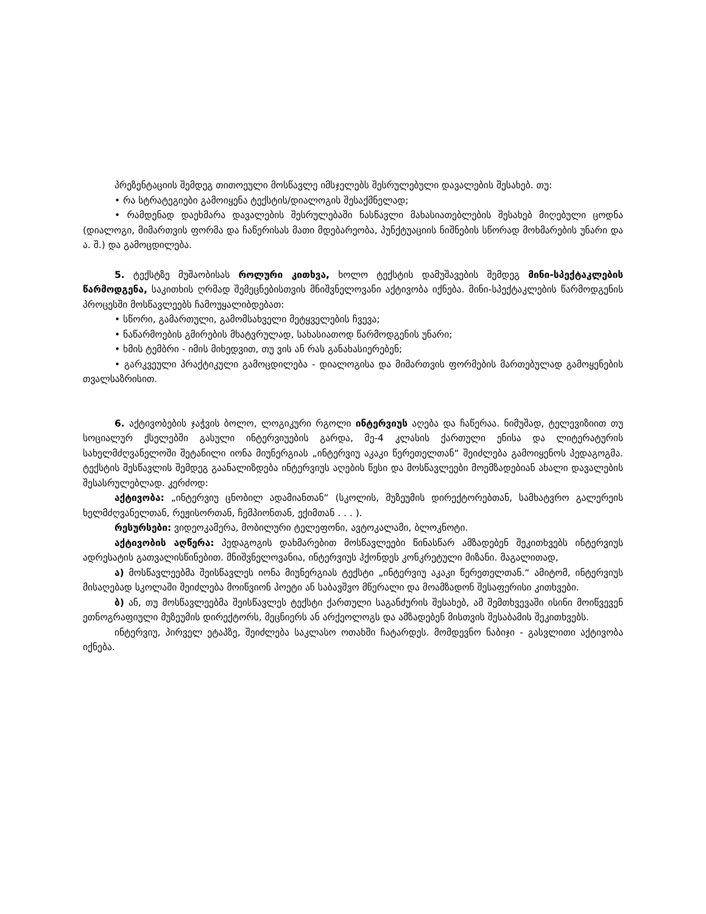პრეზენტაციის შემდეგ თითოეული მოსწავლე იმსჯელებს შესრულებული დავალების შესახებ. თუ:
• რა სტრატეგიები გამოიყენა ტექსტის/დიალოგის შესაქმნელად;
• რამდენად დაეხმარა დავალების შესრულებაში ნასწავლი მახასიათებლების შესახებ მიღებული ცოდნა (დიალოგი, მიმართვის ფორმა და ჩაწერისას მათი მდებარეობა, პუნქტუაციის ნიშნების სწორად მოხმარების უნარი და ა. შ.) და გამოცდილება.
5. ტექსტზე მუშაობისას როლური კითხვა, ხოლო ტექსტის დამუშავების შემდეგ მინი-სპექტაკლების წარმოდგენა, საკითხის ღრმად შემეცნებისთვის მნიშვნელოვანი აქტივობა იქნება. მინი-სპექტაკლების წარმოდგენის პროცესში მოსწავლეებს ჩამოუყალიბდებათ:
• სწორი, გამართული, გამომსახველი მეტყველების ჩვევა;
• ნაწარმოების გმირების მხატვრულად, სახასიათოდ წარმოდგენის უნარი;
• ხმის ტემბრი - იმის მიხედვით, თუ ვის ან რას განახასიერებენ;
• გარკვეული პრაქტიკული გამოცდილება - დიალოგისა და მიმართვის ფორმების მართებულად გამოყენების თვალსაზრისით.
6. აქტივობების ჯაჭვის ბოლო, ლოგიკური რგოლი ინტერვიუს აღება და ჩაწერაა. ნიმუშად, ტელევიზიით თუ სოციალურ ქსელებში გასული ინტერვიუების გარდა, მე-4 კლასის ქართული ენისა და ლიტერატურის სახელმძღვანელოში შეტანილი იონა მიუნერგიას „ინტერვიუ აკაკი წერეთელთან“ შეიძლება გამოიყენოს პედაგოგმა. ტექსტის შესწავლის შემდეგ გაანალიზდება ინტერვიუს აღების წესი და მოსწავლეები მოემზადებიან ახალი დავალების შესასრულებლად. კერძოდ:
აქტივობა: „ინტერვიუ ცნობილ ადამიანთან“ (სკოლის, მუზეუმის დირექტორებთან, სამხატვრო გალერეის ხელმძღვანელთან, რეჟისორთან, ჩემპიონთან, ექიმთან . . . ).
რესურსები: ვიდეოკამერა, მობილური ტელეფონი, ავტოკალამი, ბლოკნოტი.
აქტივობის აღწერა: პედაგოგის დახმარებით მოსწავლეები წინასწარ ამზადებენ შეკითხვებს ინტერვიუს ადრესატის გათვალისწინებით. მნიშვნელოვანია, ინტერვიუს ჰქონდეს კონკრეტული მიზანი. მაგალითად,
ა) მოსწავლეებმა შეისწავლეს იონა მიუნერგიას ტექსტი „ინტერვიუ აკაკი წერეთელთან.“ ამიტომ, ინტერვიუს მისაღებად სკოლაში შეიძლება მოიწვიონ პოეტი ან საბავშვო მწერალი და მოამზადონ შესაფერისი კითხვები.
ბ) ან, თუ მოსწავლეებმა შეისწავლეს ტექსტი ქართული საგანძურის შესახებ, ამ შემთხვევაში ისინი მოიწვევენ ეთნოგრაფიული მუზეუმის დირექტორს, მეცნიერს ან არქეოლოგს და ამზადებენ მისთვის შესაბამის შეკითხვებს.
ინტერვიუ, პირველ ეტაპზე, შეიძლება საკლასო ოთახში ჩატარდეს. მომდევნო ნაბიჯი - გასვლითი აქტივობა იქნება.